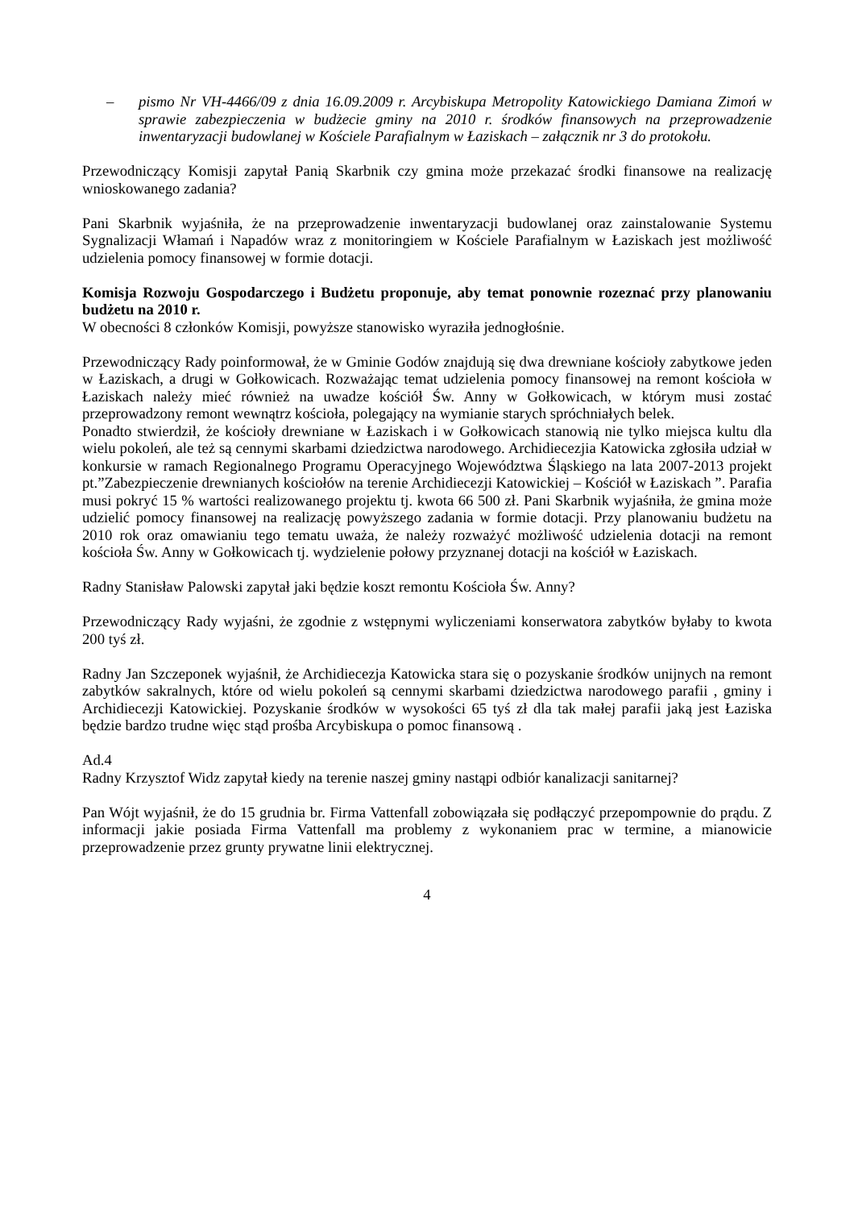– pismo Nr VH-4466/09 z dnia 16.09.2009 r. Arcybiskupa Metropolity Katowickiego Damiana Zimoń w sprawie zabezpieczenia w budżecie gminy na 2010 r. środków finansowych na przeprowadzenie inwentaryzacji budowlanej w Kościele Parafialnym w Łaziskach – załącznik nr 3 do protokołu.
Przewodniczący Komisji zapytał Panią Skarbnik czy gmina może przekazać środki finansowe na realizację wnioskowanego zadania?
Pani Skarbnik wyjaśniła, że na przeprowadzenie inwentaryzacji budowlanej oraz zainstalowanie Systemu Sygnalizacji Włamań i Napadów wraz z monitoringiem w Kościele Parafialnym w Łaziskach jest możliwość udzielenia pomocy finansowej w formie dotacji.
Komisja Rozwoju Gospodarczego i Budżetu proponuje, aby temat ponownie rozeznać przy planowaniu budżetu na 2010 r.
W obecności 8 członków Komisji, powyższe stanowisko wyraziła jednogłośnie.
Przewodniczący Rady poinformował, że w Gminie Godów znajdują się dwa drewniane kościoły zabytkowe jeden w Łaziskach, a drugi w Gołkowicach. Rozważając temat udzielenia pomocy finansowej na remont kościoła w Łaziskach należy mieć również na uwadze kościół Św. Anny w Gołkowicach, w którym musi zostać przeprowadzony remont wewnątrz kościoła, polegający na wymianie starych spróchniałych belek.
Ponadto stwierdził, że kościoły drewniane w Łaziskach i w Gołkowicach stanowią nie tylko miejsca kultu dla wielu pokoleń, ale też są cennymi skarbami dziedzictwa narodowego. Archidiecezjia Katowicka zgłosiła udział w konkursie w ramach Regionalnego Programu Operacyjnego Województwa Śląskiego na lata 2007-2013 projekt pt.”Zabezpieczenie drewnianych kościołów na terenie Archidiecezji Katowickiej – Kościół w Łaziskach ”. Parafia musi pokryć 15 % wartości realizowanego projektu tj. kwota 66 500 zł. Pani Skarbnik wyjaśniła, że gmina może udzielić pomocy finansowej na realizację powyższego zadania w formie dotacji. Przy planowaniu budżetu na 2010 rok oraz omawianiu tego tematu uważa, że należy rozważyć możliwość udzielenia dotacji na remont kościoła Św. Anny w Gołkowicach tj. wydzielenie połowy przyznanej dotacji na kościół w Łaziskach.
Radny Stanisław Palowski zapytał jaki będzie koszt remontu Kościoła Św. Anny?
Przewodniczący Rady wyjaśni, że zgodnie z wstępnymi wyliczeniami konserwatora zabytków byłaby to kwota 200 tyś zł.
Radny Jan Szczeponek wyjaśnił, że Archidiecezja Katowicka stara się o pozyskanie środków unijnych na remont zabytków sakralnych, które od wielu pokoleń są cennymi skarbami dziedzictwa narodowego parafii , gminy i Archidiecezji Katowickiej. Pozyskanie środków w wysokości 65 tyś zł dla tak małej parafii jaką jest Łaziska będzie bardzo trudne więc stąd prośba Arcybiskupa o pomoc finansową .
Ad.4
Radny Krzysztof Widz zapytał kiedy na terenie naszej gminy nastąpi odbiór kanalizacji sanitarnej?
Pan Wójt wyjaśnił, że do 15 grudnia br. Firma Vattenfall zobowiązała się podłączyć przepompownie do prądu. Z informacji jakie posiada Firma Vattenfall ma problemy z wykonaniem prac w termine, a mianowicie przeprowadzenie przez grunty prywatne linii elektrycznej.
4